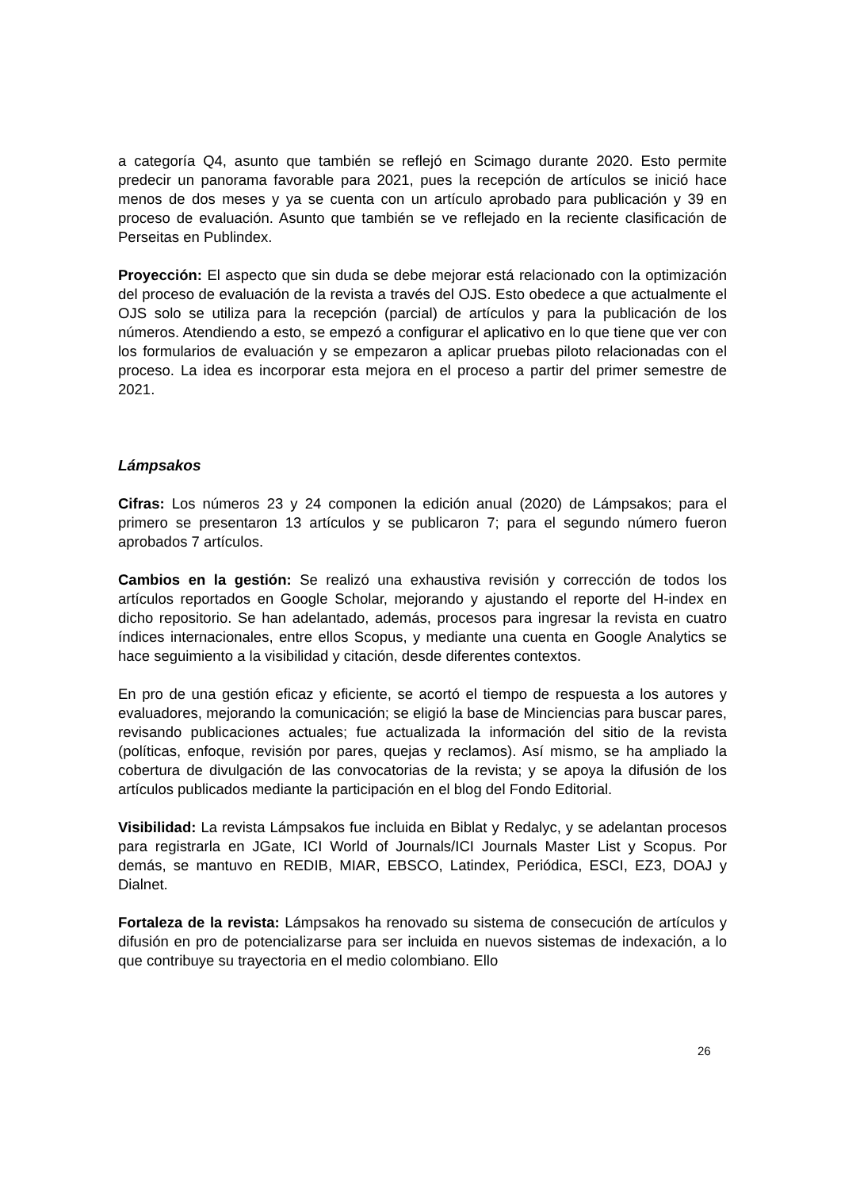a categoría Q4, asunto que también se reflejó en Scimago durante 2020. Esto permite predecir un panorama favorable para 2021, pues la recepción de artículos se inició hace menos de dos meses y ya se cuenta con un artículo aprobado para publicación y 39 en proceso de evaluación. Asunto que también se ve reflejado en la reciente clasificación de Perseitas en Publindex.
Proyección: El aspecto que sin duda se debe mejorar está relacionado con la optimización del proceso de evaluación de la revista a través del OJS. Esto obedece a que actualmente el OJS solo se utiliza para la recepción (parcial) de artículos y para la publicación de los números. Atendiendo a esto, se empezó a configurar el aplicativo en lo que tiene que ver con los formularios de evaluación y se empezaron a aplicar pruebas piloto relacionadas con el proceso. La idea es incorporar esta mejora en el proceso a partir del primer semestre de 2021.
Lámpsakos
Cifras: Los números 23 y 24 componen la edición anual (2020) de Lámpsakos; para el primero se presentaron 13 artículos y se publicaron 7; para el segundo número fueron aprobados 7 artículos.
Cambios en la gestión: Se realizó una exhaustiva revisión y corrección de todos los artículos reportados en Google Scholar, mejorando y ajustando el reporte del H-index en dicho repositorio. Se han adelantado, además, procesos para ingresar la revista en cuatro índices internacionales, entre ellos Scopus, y mediante una cuenta en Google Analytics se hace seguimiento a la visibilidad y citación, desde diferentes contextos.
En pro de una gestión eficaz y eficiente, se acortó el tiempo de respuesta a los autores y evaluadores, mejorando la comunicación; se eligió la base de Minciencias para buscar pares, revisando publicaciones actuales; fue actualizada la información del sitio de la revista (políticas, enfoque, revisión por pares, quejas y reclamos). Así mismo, se ha ampliado la cobertura de divulgación de las convocatorias de la revista; y se apoya la difusión de los artículos publicados mediante la participación en el blog del Fondo Editorial.
Visibilidad: La revista Lámpsakos fue incluida en Biblat y Redalyc, y se adelantan procesos para registrarla en JGate, ICI World of Journals/ICI Journals Master List y Scopus. Por demás, se mantuvo en REDIB, MIAR, EBSCO, Latindex, Periódica, ESCI, EZ3, DOAJ y Dialnet.
Fortaleza de la revista: Lámpsakos ha renovado su sistema de consecución de artículos y difusión en pro de potencializarse para ser incluida en nuevos sistemas de indexación, a lo que contribuye su trayectoria en el medio colombiano. Ello
26